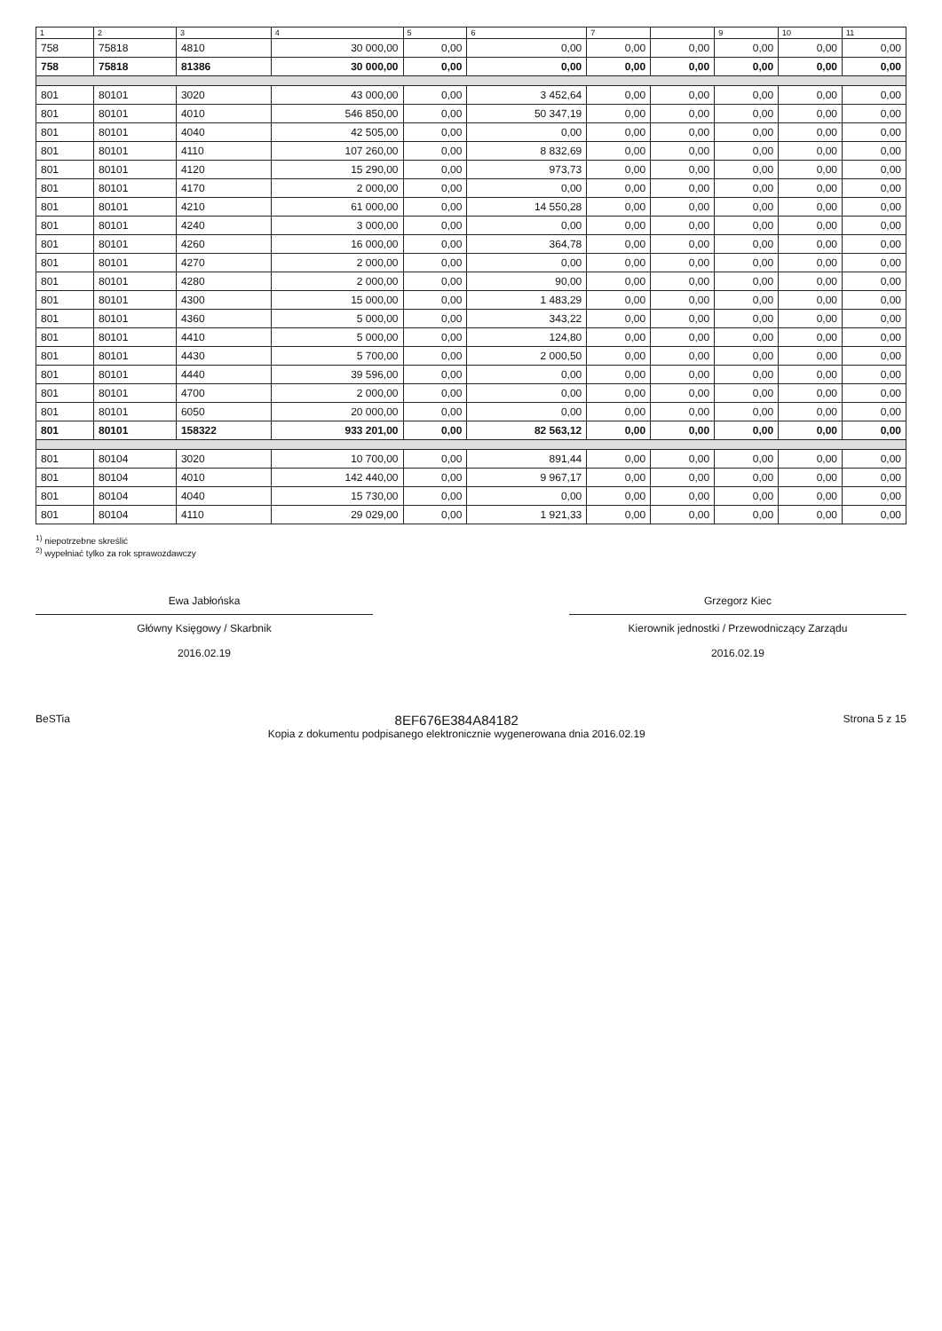| 1 | 2 | 3 | 4 | 5 | 6 | 7 | | 9 | 10 | 11 |
| --- | --- | --- | --- | --- | --- | --- | --- | --- | --- | --- |
| 758 | 75818 | 4810 | 30 000,00 | 0,00 | 0,00 | 0,00 | 0,00 | 0,00 | 0,00 | 0,00 |
| 758 | 75818 | 81386 | 30 000,00 | 0,00 | 0,00 | 0,00 | 0,00 | 0,00 | 0,00 | 0,00 |
| 801 | 80101 | 3020 | 43 000,00 | 0,00 | 3 452,64 | 0,00 | 0,00 | 0,00 | 0,00 | 0,00 |
| 801 | 80101 | 4010 | 546 850,00 | 0,00 | 50 347,19 | 0,00 | 0,00 | 0,00 | 0,00 | 0,00 |
| 801 | 80101 | 4040 | 42 505,00 | 0,00 | 0,00 | 0,00 | 0,00 | 0,00 | 0,00 | 0,00 |
| 801 | 80101 | 4110 | 107 260,00 | 0,00 | 8 832,69 | 0,00 | 0,00 | 0,00 | 0,00 | 0,00 |
| 801 | 80101 | 4120 | 15 290,00 | 0,00 | 973,73 | 0,00 | 0,00 | 0,00 | 0,00 | 0,00 |
| 801 | 80101 | 4170 | 2 000,00 | 0,00 | 0,00 | 0,00 | 0,00 | 0,00 | 0,00 | 0,00 |
| 801 | 80101 | 4210 | 61 000,00 | 0,00 | 14 550,28 | 0,00 | 0,00 | 0,00 | 0,00 | 0,00 |
| 801 | 80101 | 4240 | 3 000,00 | 0,00 | 0,00 | 0,00 | 0,00 | 0,00 | 0,00 | 0,00 |
| 801 | 80101 | 4260 | 16 000,00 | 0,00 | 364,78 | 0,00 | 0,00 | 0,00 | 0,00 | 0,00 |
| 801 | 80101 | 4270 | 2 000,00 | 0,00 | 0,00 | 0,00 | 0,00 | 0,00 | 0,00 | 0,00 |
| 801 | 80101 | 4280 | 2 000,00 | 0,00 | 90,00 | 0,00 | 0,00 | 0,00 | 0,00 | 0,00 |
| 801 | 80101 | 4300 | 15 000,00 | 0,00 | 1 483,29 | 0,00 | 0,00 | 0,00 | 0,00 | 0,00 |
| 801 | 80101 | 4360 | 5 000,00 | 0,00 | 343,22 | 0,00 | 0,00 | 0,00 | 0,00 | 0,00 |
| 801 | 80101 | 4410 | 5 000,00 | 0,00 | 124,80 | 0,00 | 0,00 | 0,00 | 0,00 | 0,00 |
| 801 | 80101 | 4430 | 5 700,00 | 0,00 | 2 000,50 | 0,00 | 0,00 | 0,00 | 0,00 | 0,00 |
| 801 | 80101 | 4440 | 39 596,00 | 0,00 | 0,00 | 0,00 | 0,00 | 0,00 | 0,00 | 0,00 |
| 801 | 80101 | 4700 | 2 000,00 | 0,00 | 0,00 | 0,00 | 0,00 | 0,00 | 0,00 | 0,00 |
| 801 | 80101 | 6050 | 20 000,00 | 0,00 | 0,00 | 0,00 | 0,00 | 0,00 | 0,00 | 0,00 |
| 801 | 80101 | 158322 | 933 201,00 | 0,00 | 82 563,12 | 0,00 | 0,00 | 0,00 | 0,00 | 0,00 |
| 801 | 80104 | 3020 | 10 700,00 | 0,00 | 891,44 | 0,00 | 0,00 | 0,00 | 0,00 | 0,00 |
| 801 | 80104 | 4010 | 142 440,00 | 0,00 | 9 967,17 | 0,00 | 0,00 | 0,00 | 0,00 | 0,00 |
| 801 | 80104 | 4040 | 15 730,00 | 0,00 | 0,00 | 0,00 | 0,00 | 0,00 | 0,00 | 0,00 |
| 801 | 80104 | 4110 | 29 029,00 | 0,00 | 1 921,33 | 0,00 | 0,00 | 0,00 | 0,00 | 0,00 |
<sup>1)</sup> niepotrzebne skreślić
<sup>2)</sup> wypełniać tylko za rok sprawozdawczy
Ewa Jabłońska
Główny Księgowy / Skarbnik
2016.02.19
Grzegorz Kiec
Kierownik jednostki / Przewodniczący Zarządu
2016.02.19
BeSTia
8EF676E384A84182
Kopia z dokumentu podpisanego elektronicznie wygenerowana dnia 2016.02.19
Strona 5 z 15